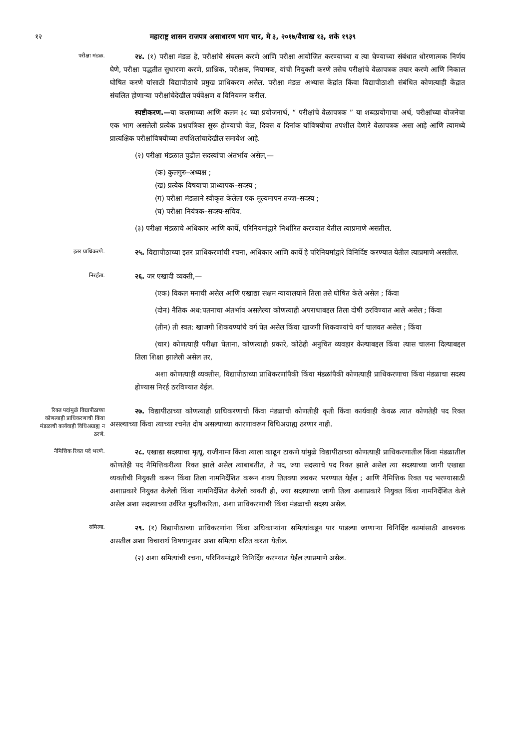१२ महाराष्ट्र शासन राजपत्र असाधारण भाग चार, मे ३, २०१७/वैशाख १३, शके १९३९
परीक्षा मंडळ.
२४. (१) परीक्षा मंडळ हे, परीक्षांचे संचलन करणे आणि परीक्षा आयोजित करण्याच्या व त्या घेण्याच्या संबंधात धोरणात्मक निर्णय घेणे, परीक्षा पद्धतीत सुधारणा करणे, प्राश्निक, परीक्षक, नियामक, यांची नियुक्ती करणे तसेच परीक्षांचे वेळापत्रक तयार करणे आणि निकाल घोषित करणे यांसाठी विद्यापीठाचे प्रमुख प्राधिकरण असेल. परीक्षा मंडळ अभ्यास केंद्रांत किंवा विद्यापीठाशी संबंधित कोणत्याही केंद्रात संचलित होणाऱ्या परीक्षांचेदेखील पर्यवेक्षण व विनियमन करील.
स्पष्टीकरण.—या कलमाच्या आणि कलम ३८ च्या प्रयोजनार्थ, “ परीक्षांचे वेळापत्रक ” या शब्दप्रयोगाचा अर्थ, परीक्षांच्या योजनेचा एक भाग असलेली प्रत्येक प्रश्नपत्रिका सुरू होण्याची वेळ, दिवस व दिनांक यांविषयीचा तपशील देणारे वेळापत्रक असा आहे आणि त्यामध्ये प्रात्यक्षिक परीक्षांविषयीच्या तपशिलांचादेखील समावेश आहे.
(२) परीक्षा मंडळात पुढील सदस्यांचा अंतर्भाव असेल,—
(क) कुलगुरु–अध्यक्ष ;
(ख) प्रत्येक विषयाचा प्राध्यापक–सदस्य ;
(ग) परीक्षा मंडळाने स्वीकृत केलेला एक मूल्यमापन तज्ज्ञ–सदस्य ;
(घ) परीक्षा नियंत्रक–सदस्य-सचिव.
(३) परीक्षा मंडळाचे अधिकार आणि कार्ये, परिनियमांद्वारे निर्धारित करण्यात येतील त्याप्रमाणे असतील.
इतर प्राधिकरणे.
२५. विद्यापीठाच्या इतर प्राधिकरणांची रचना, अधिकार आणि कार्ये हे परिनियमांद्वारे विनिर्दिष्ट करण्यात येतील त्याप्रमाणे असतील.
निरर्हता.
२६. जर एखादी व्यक्ती,—
(एक) विकल मनाची असेल आणि एखाद्या सक्षम न्यायालयाने तिला तसे घोषित केले असेल ; किंवा
(दोन) नैतिक अध:पतनाचा अंतर्भाव असलेल्या कोणत्याही अपराधाबद्दल तिला दोषी ठरविण्यात आले असेल ; किंवा
(तीन) ती स्वत: खाजगी शिकवण्यांचे वर्ग घेत असेल किंवा खाजगी शिकवण्यांचे वर्ग चालवत असेल ; किंवा
(चार) कोणत्याही परीक्षा घेताना, कोणत्याही प्रकारे, कोठेही अनुचित व्यवहार केल्याबद्दल किंवा त्यास चालना दिल्याबद्दल तिला शिक्षा झालेली असेल तर,
अशा कोणत्याही व्यक्तीस, विद्यापीठाच्या प्राधिकरणांपैकी किंवा मंडळांपैकी कोणत्याही प्राधिकरणाचा किंवा मंडळाचा सदस्य होण्यास निरर्ह ठरविण्यात येईल.
रिक्त पदांमुळे विद्यापीठाच्या कोणत्याही प्राधिकरणाची किंवा मंडळाची कार्यवाही विधिअग्राह्य न ठरणे.
२७. विद्यापीठाच्या कोणत्याही प्राधिकरणाची किंवा मंडळाची कोणतीही कृती किंवा कार्यवाही केवळ त्यात कोणतेही पद रिक्त असल्याच्या किंवा त्याच्या रचनेत दोष असल्याच्या कारणावरून विधिअग्राह्य ठरणार नाही.
नैमित्तिक रिक्त पदे भरणे.
२८. एखाद्या सदस्याचा मृत्यू, राजीनामा किंवा त्याला काढून टाकणे यांमुळे विद्यापीठाच्या कोणत्याही प्राधिकरणातील किंवा मंडळातील कोणतेही पद नैमित्तिकरीत्या रिक्त झाले असेल त्याबाबतीत, ते पद, ज्या सदस्याचे पद रिक्त झाले असेल त्या सदस्याच्या जागी एखाद्या व्यक्तीची नियुक्ती करून किंवा तिला नामनिर्देशित करून शक्य तितक्या लवकर भरण्यात येईल ; आणि नैमित्तिक रिक्त पद भरण्यासाठी अशाप्रकारे नियुक्त केलेली किंवा नामनिर्देशित केलेली व्यक्ती ही, ज्या सदस्याच्या जागी तिला अशाप्रकारे नियुक्त किंवा नामनिर्देशित केले असेल अशा सदस्याच्या उर्वरित मुदतीकरिता, अशा प्राधिकरणाची किंवा मंडळाची सदस्य असेल.
समित्या.
२९. (१) विद्यापीठाच्या प्राधिकरणांना किंवा अधिकाऱ्यांना समित्यांकडून पार पाडल्या जाणाऱ्या विनिर्दिष्ट कामांसाठी आवश्यक असतील अशा विचारार्थ विषयानुसार अशा समित्या घटित करता येतील.
(२) अशा समित्यांची रचना, परिनियमांद्वारे विनिर्दिष्ट करण्यात येईल त्याप्रमाणे असेल.